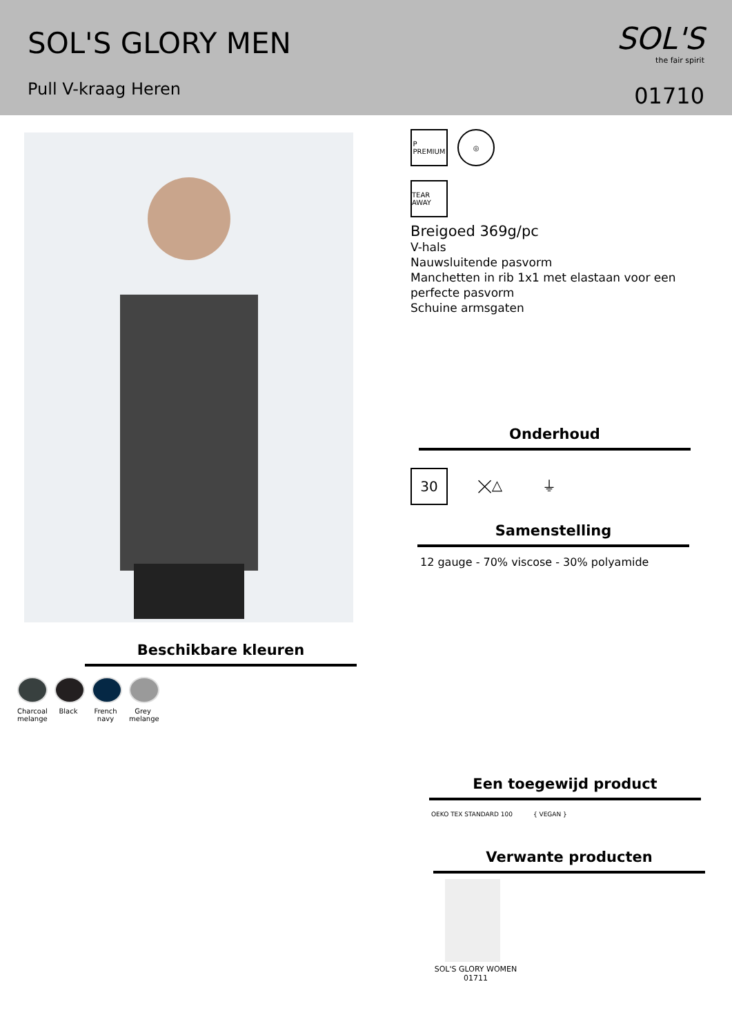SOL'S GLORY MEN
Pull V-kraag Heren
SOL'S
the fair spirit
01710
Beschikbare kleuren
Charcoal melange
Black French navy
Grey melange
P
PREMIUM
◎
TEAR AWAY
Breigoed 369g/pc
V-hals
Nauwsluitende pasvorm
Manchetten in rib 1x1 met elastaan voor een perfecte pasvorm
Schuine armsgaten
Onderhoud
30 ⨉△ ⏚
Samenstelling
12 gauge - 70% viscose - 30% polyamide
Een toegewijd product
OEKO TEX STANDARD 100 { VEGAN }
Verwante producten
SOL'S GLORY WOMEN
01711